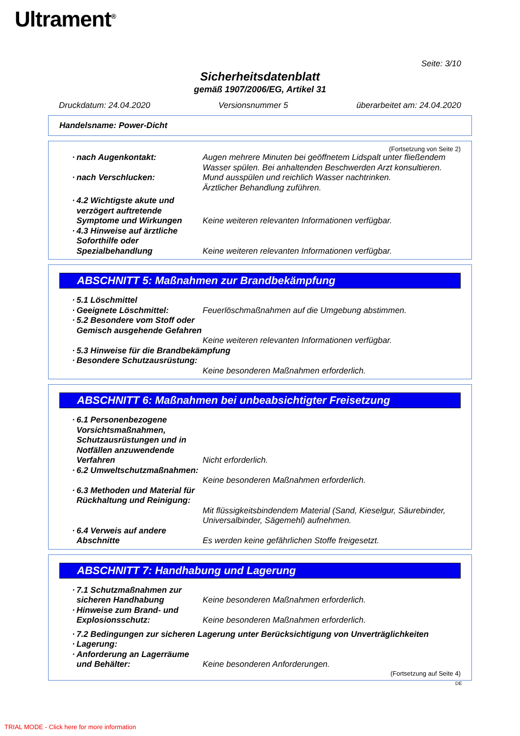Ultrament<sup>®</sup>
Seite: 3/10
Sicherheitsdatenblatt
gemäß 1907/2006/EG, Artikel 31
Druckdatum: 24.04.2020 Versionsnummer 5 überarbeitet am: 24.04.2020
Handelsname: Power-Dicht
(Fortsetzung von Seite 2)
· nach Augenkontakt: Augen mehrere Minuten bei geöffnetem Lidspalt unter fließendem Wasser spülen. Bei anhaltenden Beschwerden Arzt konsultieren.
· nach Verschlucken: Mund ausspülen und reichlich Wasser nachtrinken.
Ärztlicher Behandlung zuführen.
· 4.2 Wichtigste akute und verzögert auftretende Symptome und Wirkungen
Keine weiteren relevanten Informationen verfügbar.
· 4.3 Hinweise auf ärztliche Soforthilfe oder Spezialbehandlung
Keine weiteren relevanten Informationen verfügbar.
ABSCHNITT 5: Maßnahmen zur Brandbekämpfung
· 5.1 Löschmittel
· Geeignete Löschmittel: Feuerlöschmaßnahmen auf die Umgebung abstimmen.
· 5.2 Besondere vom Stoff oder Gemisch ausgehende Gefahren
Keine weiteren relevanten Informationen verfügbar.
· 5.3 Hinweise für die Brandbekämpfung
· Besondere Schutzausrüstung:
Keine besonderen Maßnahmen erforderlich.
ABSCHNITT 6: Maßnahmen bei unbeabsichtigter Freisetzung
· 6.1 Personenbezogene Vorsichtsmaßnahmen, Schutzausrüstungen und in Notfällen anzuwendende Verfahren
Nicht erforderlich.
· 6.2 Umweltschutzmaßnahmen:
Keine besonderen Maßnahmen erforderlich.
· 6.3 Methoden und Material für Rückhaltung und Reinigung:
Mit flüssigkeitsbindendem Material (Sand, Kieselgur, Säurebinder, Universalbinder, Sägemehl) aufnehmen.
· 6.4 Verweis auf andere Abschnitte
Es werden keine gefährlichen Stoffe freigesetzt.
ABSCHNITT 7: Handhabung und Lagerung
· 7.1 Schutzmaßnahmen zur sicheren Handhabung
Keine besonderen Maßnahmen erforderlich.
· Hinweise zum Brand- und Explosionsschutz:
Keine besonderen Maßnahmen erforderlich.
· 7.2 Bedingungen zur sicheren Lagerung unter Berücksichtigung von Unverträglichkeiten
· Lagerung:
· Anforderung an Lagerräume und Behälter:
Keine besonderen Anforderungen.
(Fortsetzung auf Seite 4)
DE
TRIAL MODE - Click here for more information